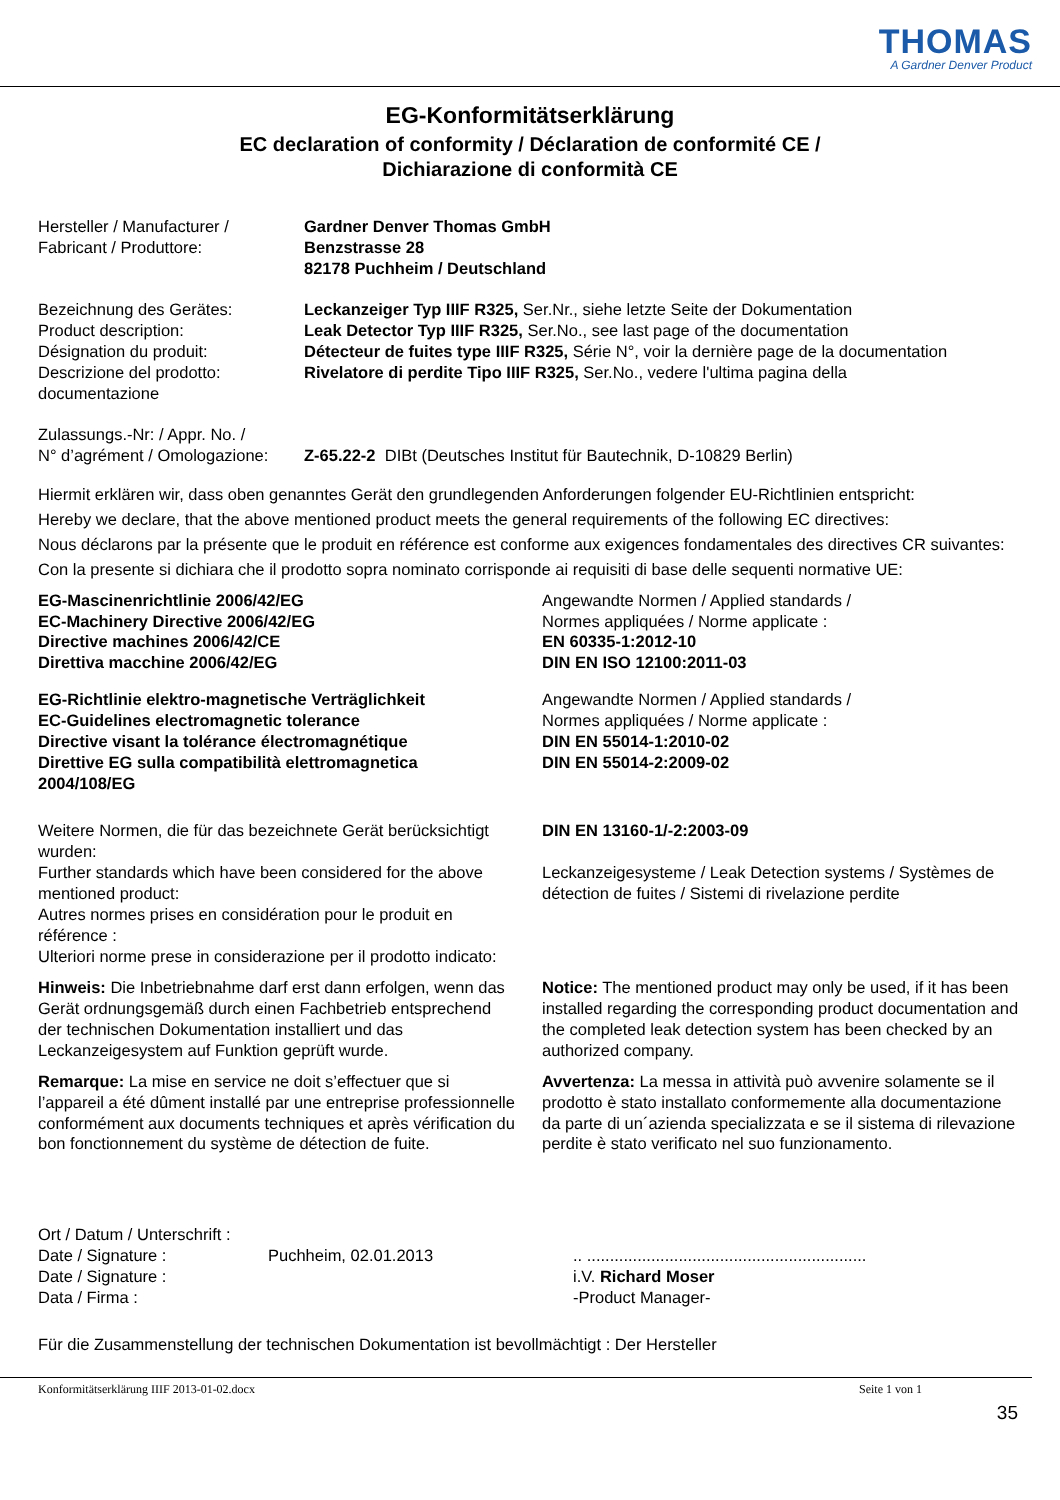THOMAS
A Gardner Denver Product
EG-Konformitätserklärung
EC declaration of conformity / Déclaration de conformité CE /
Dichiarazione di conformità CE
Hersteller / Manufacturer /
Fabricant / Produttore:
Gardner Denver Thomas GmbH
Benzstrasse 28
82178 Puchheim / Deutschland
Bezeichnung des Gerätes:
Product description:
Désignation du produit:
Descrizione del prodotto:
Leckanzeiger Typ IIIF R325, Ser.Nr., siehe letzte Seite der Dokumentation
Leak Detector Typ IIIF R325, Ser.No., see last page of the documentation
Détecteur de fuites type IIIF R325, Série N°, voir la dernière page de la documentation
Rivelatore di perdite Tipo IIIF R325, Ser.No., vedere l'ultima pagina della
documentazione
Zulassungs.-Nr: / Appr. No. /
N° d’agrément / Omologazione:
Z-65.22-2 DIBt (Deutsches Institut für Bautechnik, D-10829 Berlin)
Hiermit erklären wir, dass oben genanntes Gerät den grundlegenden Anforderungen folgender EU-Richtlinien entspricht:
Hereby we declare, that the above mentioned product meets the general requirements of the following EC directives:
Nous déclarons par la présente que le produit en référence est conforme aux exigences fondamentales des directives CR suivantes:
Con la presente si dichiara che il prodotto sopra nominato corrisponde ai requisiti di base delle sequenti normative UE:
EG-Mascinenrichtlinie 2006/42/EG
EC-Machinery Directive 2006/42/EG
Directive machines 2006/42/CE
Direttiva macchine 2006/42/EG
Angewandte Normen / Applied standards /
Normes appliquées / Norme applicate :
EN 60335-1:2012-10
DIN EN ISO 12100:2011-03
EG-Richtlinie elektro-magnetische Verträglichkeit
EC-Guidelines electromagnetic tolerance
Directive visant la tolérance électromagnétique
Direttive EG sulla compatibilità elettromagnetica
2004/108/EG
Angewandte Normen / Applied standards /
Normes appliquées / Norme applicate :
DIN EN 55014-1:2010-02
DIN EN 55014-2:2009-02
Weitere Normen, die für das bezeichnete Gerät berücksichtigt wurden:
Further standards which have been considered for the above mentioned product:
Autres normes prises en considération pour le produit en référence :
Ulteriori norme prese in considerazione per il prodotto indicato:
DIN EN 13160-1/-2:2003-09
Leckanzeigesysteme / Leak Detection systems / Systèmes de détection de fuites / Sistemi di rivelazione perdite
Hinweis: Die Inbetriebnahme darf erst dann erfolgen, wenn das Gerät ordnungsgemäß durch einen Fachbetrieb entsprechend der technischen Dokumentation installiert und das Leckanzeigesystem auf Funktion geprüft wurde.
Notice: The mentioned product may only be used, if it has been installed regarding the corresponding product documentation and the completed leak detection system has been checked by an authorized company.
Remarque: La mise en service ne doit s’effectuer que si l’appareil a été dûment installé par une entreprise professionnelle conformément aux documents techniques et après vérification du bon fonctionnement du système de détection de fuite.
Avvertenza: La messa in attività può avvenire solamente se il prodotto è stato installato conformemente alla documentazione da parte di un´azienda specializzata e se il sistema di rilevazione perdite è stato verificato nel suo funzionamento.
Ort / Datum / Unterschrift :
Date / Signature :
Date / Signature :
Data / Firma :
Puchheim, 02.01.2013
.. .............................................................
i.V. Richard Moser
-Product Manager-
Für die Zusammenstellung der technischen Dokumentation ist bevollmächtigt : Der Hersteller
Konformitätserklärung IIIF 2013-01-02.docx Seite 1 von 1
35